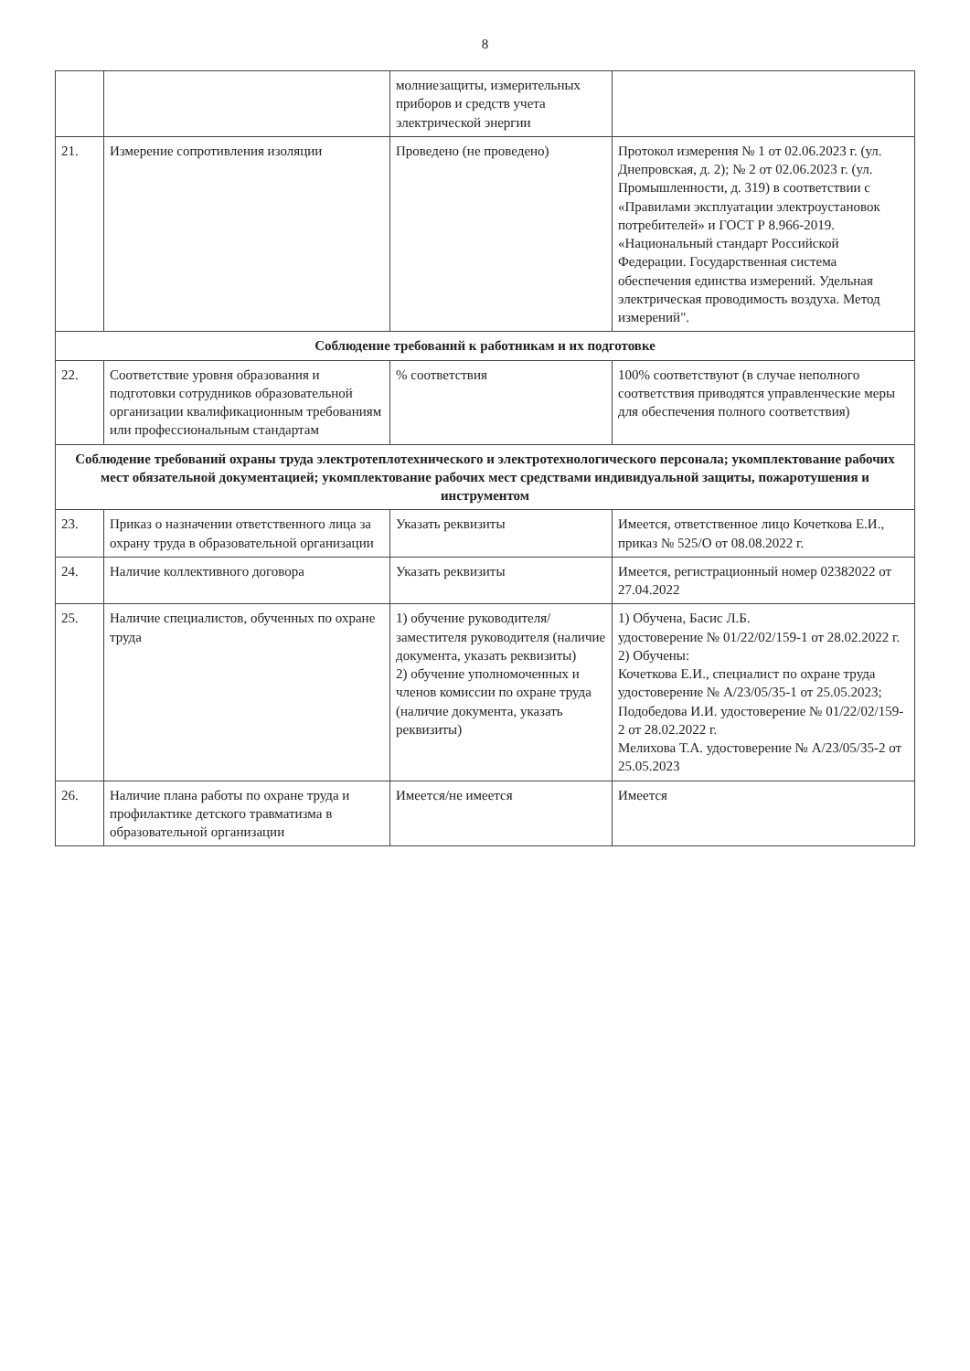8
| | | молниезащиты, измерительных приборов и средств учета электрической энергии | |
| 21. | Измерение сопротивления изоляции | Проведено (не проведено) | Протокол измерения № 1 от 02.06.2023 г. (ул. Днепровская, д. 2); № 2 от 02.06.2023 г. (ул. Промышленности, д. 319) в соответствии с «Правилами эксплуатации электроустановок потребителей» и ГОСТ Р 8.966-2019. «Национальный стандарт Российской Федерации. Государственная система обеспечения единства измерений. Удельная электрическая проводимость воздуха. Метод измерений". |
| Соблюдение требований к работникам и их подготовке | | | |
| 22. | Соответствие уровня образования и подготовки сотрудников образовательной организации квалификационным требованиям или профессиональным стандартам | % соответствия | 100% соответствуют (в случае неполного соответствия приводятся управленческие меры для обеспечения полного соответствия) |
| Соблюдение требований охраны труда электротеплотехнического и электротехнологического персонала; укомплектование рабочих мест обязательной документацией; укомплектование рабочих мест средствами индивидуальной защиты, пожаротушения и инструментом | | | |
| 23. | Приказ о назначении ответственного лица за охрану труда в образовательной организации | Указать реквизиты | Имеется, ответственное лицо Кочеткова Е.И., приказ № 525/О от 08.08.2022 г. |
| 24. | Наличие коллективного договора | Указать реквизиты | Имеется, регистрационный номер 02382022 от 27.04.2022 |
| 25. | Наличие специалистов, обученных по охране труда | 1) обучение руководителя/заместителя руководителя (наличие документа, указать реквизиты) 2) обучение уполномоченных и членов комиссии по охране труда (наличие документа, указать реквизиты) | 1) Обучена, Басис Л.Б. удостоверение № 01/22/02/159-1 от 28.02.2022 г. 2) Обучены: Кочеткова Е.И., специалист по охране труда удостоверение № А/23/05/35-1 от 25.05.2023; Подобедова И.И. удостоверение № 01/22/02/159-2 от 28.02.2022 г. Мелихова Т.А. удостоверение № А/23/05/35-2 от 25.05.2023 |
| 26. | Наличие плана работы по охране труда и профилактике детского травматизма в образовательной организации | Имеется/не имеется | Имеется |